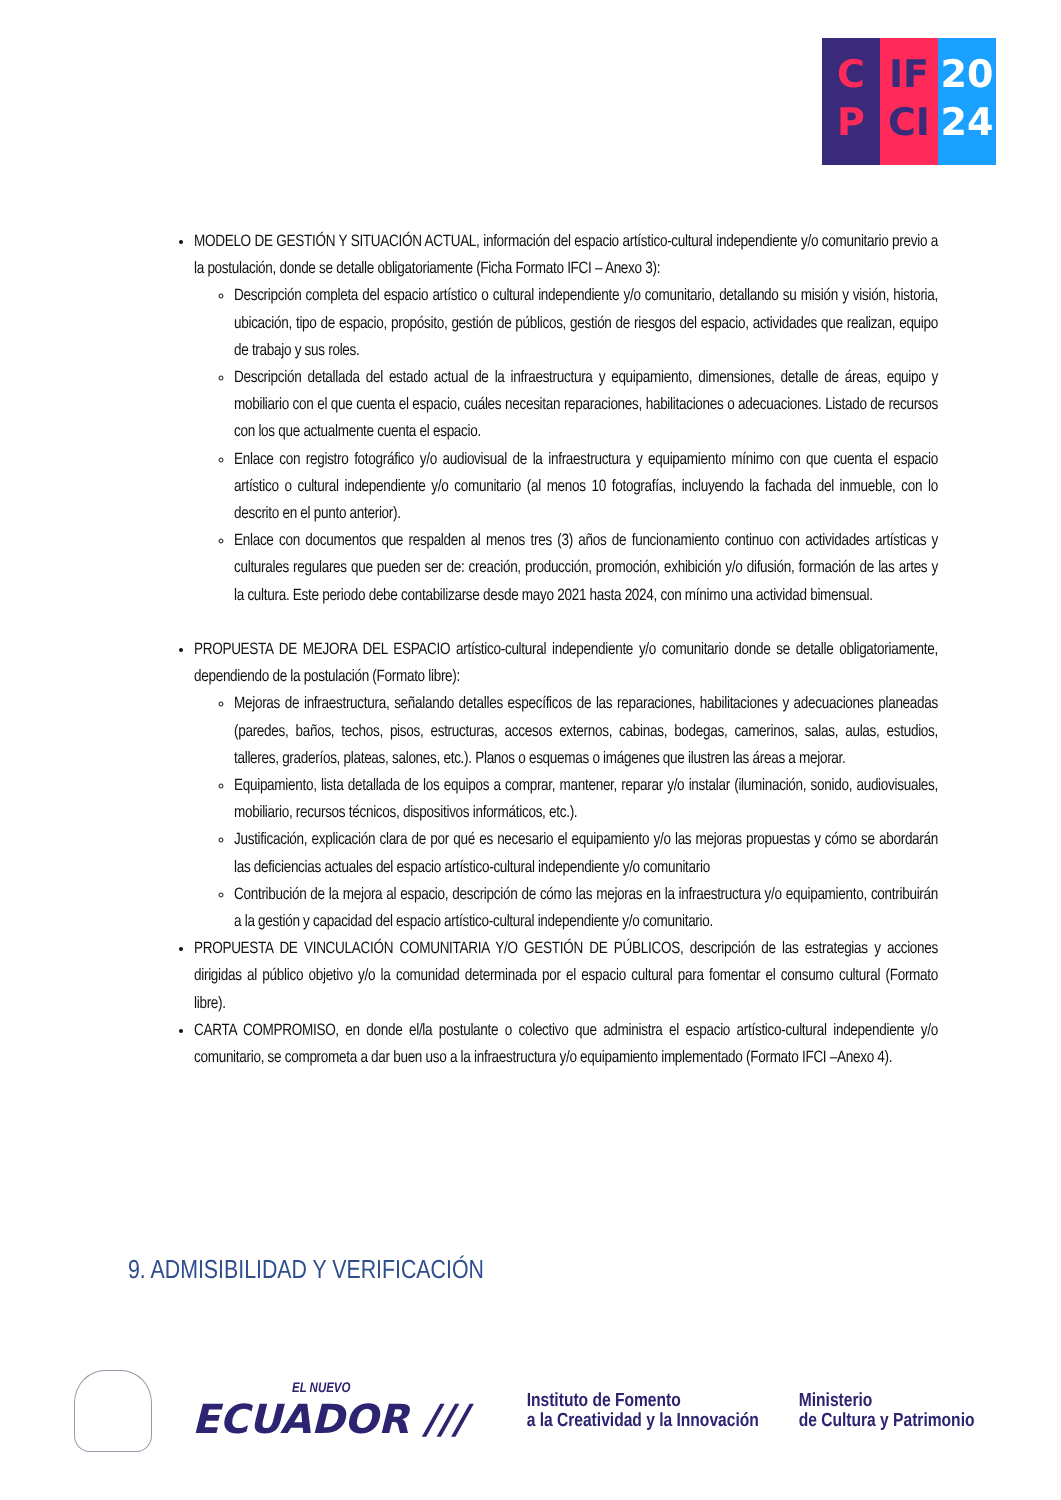C
P
IF
CI
20
24
MODELO DE GESTIÓN Y SITUACIÓN ACTUAL, información del espacio artístico-cultural independiente y/o comunitario previo a la postulación, donde se detalle obligatoriamente (Ficha Formato IFCI – Anexo 3):
Descripción completa del espacio artístico o cultural independiente y/o comunitario, detallando su misión y visión, historia, ubicación, tipo de espacio, propósito, gestión de públicos, gestión de riesgos del espacio, actividades que realizan, equipo de trabajo y sus roles.
Descripción detallada del estado actual de la infraestructura y equipamiento, dimensiones, detalle de áreas, equipo y mobiliario con el que cuenta el espacio, cuáles necesitan reparaciones, habilitaciones o adecuaciones. Listado de recursos con los que actualmente cuenta el espacio.
Enlace con registro fotográfico y/o audiovisual de la infraestructura y equipamiento mínimo con que cuenta el espacio artístico o cultural independiente y/o comunitario (al menos 10 fotografías, incluyendo la fachada del inmueble, con lo descrito en el punto anterior).
Enlace con documentos que respalden al menos tres (3) años de funcionamiento continuo con actividades artísticas y culturales regulares que pueden ser de: creación, producción, promoción, exhibición y/o difusión, formación de las artes y la cultura. Este periodo debe contabilizarse desde mayo 2021 hasta 2024, con mínimo una actividad bimensual.
PROPUESTA DE MEJORA DEL ESPACIO artístico-cultural independiente y/o comunitario donde se detalle obligatoriamente, dependiendo de la postulación (Formato libre):
Mejoras de infraestructura, señalando detalles específicos de las reparaciones, habilitaciones y adecuaciones planeadas (paredes, baños, techos, pisos, estructuras, accesos externos, cabinas, bodegas, camerinos, salas, aulas, estudios, talleres, graderíos, plateas, salones, etc.). Planos o esquemas o imágenes que ilustren las áreas a mejorar.
Equipamiento, lista detallada de los equipos a comprar, mantener, reparar y/o instalar (iluminación, sonido, audiovisuales, mobiliario, recursos técnicos, dispositivos informáticos, etc.).
Justificación, explicación clara de por qué es necesario el equipamiento y/o las mejoras propuestas y cómo se abordarán las deficiencias actuales del espacio artístico-cultural independiente y/o comunitario
Contribución de la mejora al espacio, descripción de cómo las mejoras en la infraestructura y/o equipamiento, contribuirán a la gestión y capacidad del espacio artístico-cultural independiente y/o comunitario.
PROPUESTA DE VINCULACIÓN COMUNITARIA Y/O GESTIÓN DE PÚBLICOS, descripción de las estrategias y acciones dirigidas al público objetivo y/o la comunidad determinada por el espacio cultural para fomentar el consumo cultural (Formato libre).
CARTA COMPROMISO, en donde el/la postulante o colectivo que administra el espacio artístico-cultural independiente y/o comunitario, se comprometa a dar buen uso a la infraestructura y/o equipamiento implementado (Formato IFCI –Anexo 4).
9. ADMISIBILIDAD Y VERIFICACIÓN
EL NUEVO
ECUADOR ///
Instituto de Fomento
a la Creatividad y la Innovación
Ministerio
de Cultura y Patrimonio